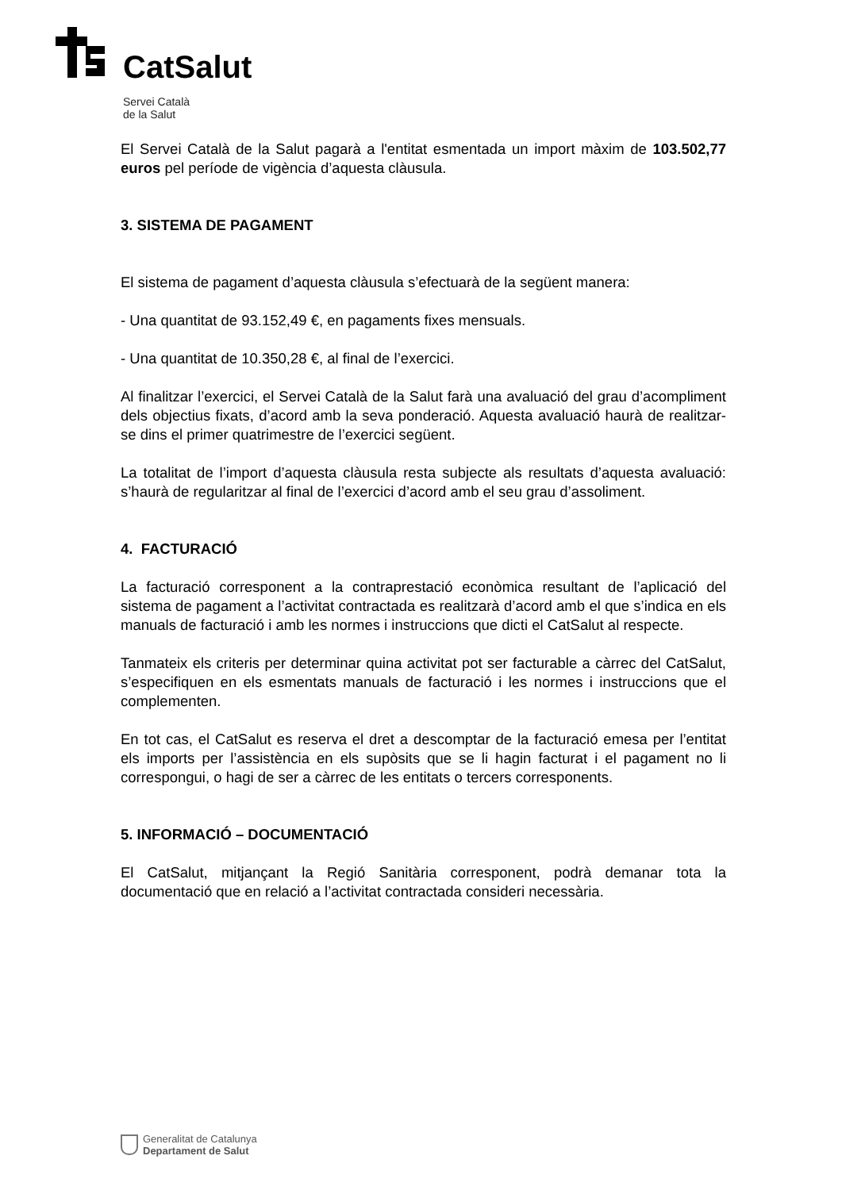CatSalut
Servei Català
de la Salut
El Servei Català de la Salut pagarà a l'entitat esmentada un import màxim de 103.502,77 euros pel període de vigència d’aquesta clàusula.
3. SISTEMA DE PAGAMENT
El sistema de pagament d’aquesta clàusula s’efectuarà de la següent manera:
- Una quantitat de 93.152,49 €, en pagaments fixes mensuals.
- Una quantitat de 10.350,28 €, al final de l’exercici.
Al finalitzar l’exercici, el Servei Català de la Salut farà una avaluació del grau d’acompliment dels objectius fixats, d’acord amb la seva ponderació. Aquesta avaluació haurà de realitzar-se dins el primer quatrimestre de l’exercici següent.
La totalitat de l’import d’aquesta clàusula resta subjecte als resultats d’aquesta avaluació: s’haurà de regularitzar al final de l’exercici d’acord amb el seu grau d’assoliment.
4. FACTURACIÓ
La facturació corresponent a la contraprestació econòmica resultant de l’aplicació del sistema de pagament a l’activitat contractada es realitzarà d’acord amb el que s’indica en els manuals de facturació i amb les normes i instruccions que dicti el CatSalut al respecte.
Tanmateix els criteris per determinar quina activitat pot ser facturable a càrrec del CatSalut, s’especifiquen en els esmentats manuals de facturació i les normes i instruccions que el complementen.
En tot cas, el CatSalut es reserva el dret a descomptar de la facturació emesa per l’entitat els imports per l’assistència en els supòsits que se li hagin facturat i el pagament no li correspongui, o hagi de ser a càrrec de les entitats o tercers corresponents.
5. INFORMACIÓ – DOCUMENTACIÓ
El CatSalut, mitjançant la Regió Sanitària corresponent, podrà demanar tota la documentació que en relació a l’activitat contractada consideri necessària.
Generalitat de Catalunya
Departament de Salut